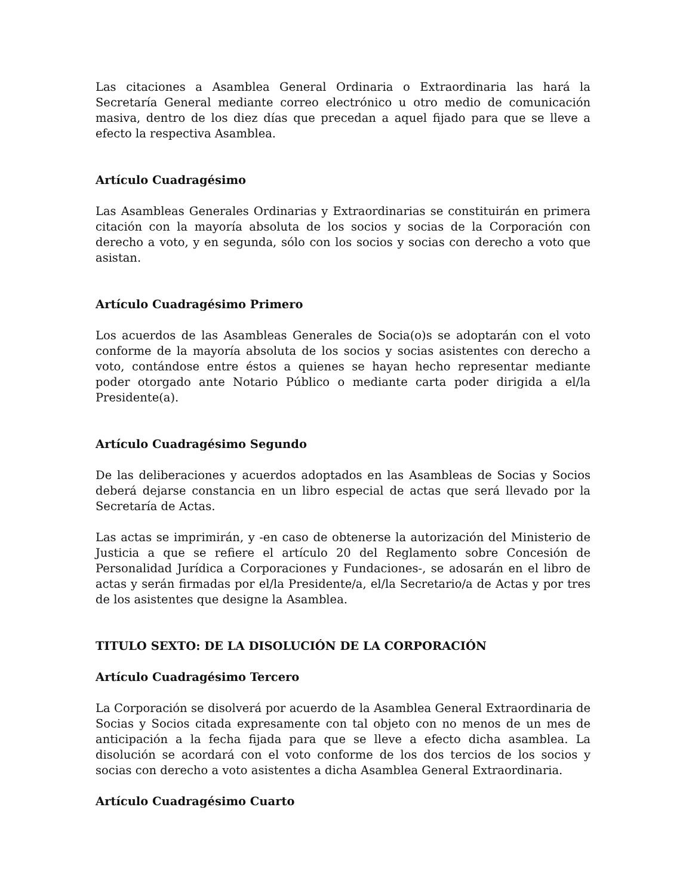Las citaciones a Asamblea General Ordinaria o Extraordinaria las hará la Secretaría General mediante correo electrónico u otro medio de comunicación masiva, dentro de los diez días que precedan a aquel fijado para que se lleve a efecto la respectiva Asamblea.
Artículo Cuadragésimo
Las Asambleas Generales Ordinarias y Extraordinarias se constituirán en primera citación con la mayoría absoluta de los socios y socias de la Corporación con derecho a voto, y en segunda, sólo con los socios y socias con derecho a voto que asistan.
Artículo Cuadragésimo Primero
Los acuerdos de las Asambleas Generales de Socia(o)s se adoptarán con el voto conforme de la mayoría absoluta de los socios y socias asistentes con derecho a voto, contándose entre éstos a quienes se hayan hecho representar mediante poder otorgado ante Notario Público o mediante carta poder dirigida a el/la Presidente(a).
Artículo Cuadragésimo Segundo
De las deliberaciones y acuerdos adoptados en las Asambleas de Socias y Socios deberá dejarse constancia en un libro especial de actas que será llevado por la Secretaría de Actas.
Las actas se imprimirán, y -en caso de obtenerse la autorización del Ministerio de Justicia a que se refiere el artículo 20 del Reglamento sobre Concesión de Personalidad Jurídica a Corporaciones y Fundaciones-, se adosarán en el libro de actas y serán firmadas por el/la Presidente/a, el/la Secretario/a de Actas y por tres de los asistentes que designe la Asamblea.
TITULO SEXTO: DE LA DISOLUCIÓN DE LA CORPORACIÓN
Artículo Cuadragésimo Tercero
La Corporación se disolverá por acuerdo de la Asamblea General Extraordinaria de Socias y Socios citada expresamente con tal objeto con no menos de un mes de anticipación a la fecha fijada para que se lleve a efecto dicha asamblea. La disolución se acordará con el voto conforme de los dos tercios de los socios y socias con derecho a voto asistentes a dicha Asamblea General Extraordinaria.
Artículo Cuadragésimo Cuarto